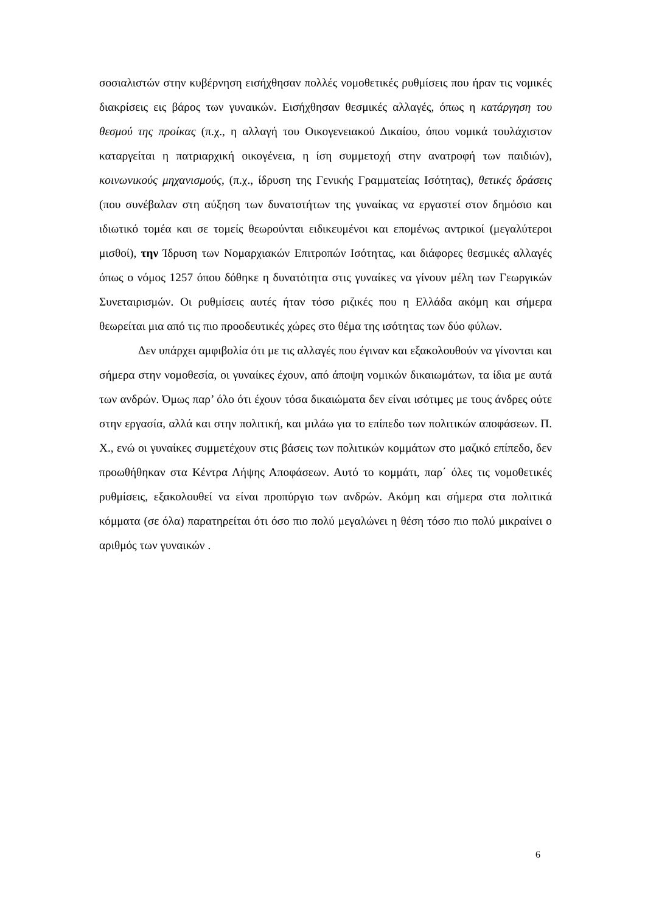σοσιαλιστών στην κυβέρνηση εισήχθησαν πολλές νομοθετικές ρυθμίσεις που ήραν τις νομικές διακρίσεις εις βάρος των γυναικών. Εισήχθησαν θεσμικές αλλαγές, όπως η κατάργηση του θεσμού της προίκας (π.χ., η αλλαγή του Οικογενειακού Δικαίου, όπου νομικά τουλάχιστον καταργείται η πατριαρχική οικογένεια, η ίση συμμετοχή στην ανατροφή των παιδιών), κοινωνικούς μηχανισμούς, (π.χ., ίδρυση της Γενικής Γραμματείας Ισότητας), θετικές δράσεις (που συνέβαλαν στη αύξηση των δυνατοτήτων της γυναίκας να εργαστεί στον δημόσιο και ιδιωτικό τομέα και σε τομείς θεωρούνται ειδικευμένοι και επομένως αντρικοί (μεγαλύτεροι μισθοί), την Ίδρυση των Νομαρχιακών Επιτροπών Ισότητας, και διάφορες θεσμικές αλλαγές όπως ο νόμος 1257 όπου δόθηκε η δυνατότητα στις γυναίκες να γίνουν μέλη των Γεωργικών Συνεταιρισμών. Οι ρυθμίσεις αυτές ήταν τόσο ριζικές που η Ελλάδα ακόμη και σήμερα θεωρείται μια από τις πιο προοδευτικές χώρες στο θέμα της ισότητας των δύο φύλων.
Δεν υπάρχει αμφιβολία ότι με τις αλλαγές που έγιναν και εξακολουθούν να γίνονται και σήμερα στην νομοθεσία, οι γυναίκες έχουν, από άποψη νομικών δικαιωμάτων, τα ίδια με αυτά των ανδρών. Όμως παρ’ όλο ότι έχουν τόσα δικαιώματα δεν είναι ισότιμες με τους άνδρες ούτε στην εργασία, αλλά και στην πολιτική, και μιλάω για το επίπεδο των πολιτικών αποφάσεων. Π. Χ., ενώ οι γυναίκες συμμετέχουν στις βάσεις των πολιτικών κομμάτων στο μαζικό επίπεδο, δεν προωθήθηκαν στα Κέντρα Λήψης Αποφάσεων. Αυτό το κομμάτι, παρ΄ όλες τις νομοθετικές ρυθμίσεις, εξακολουθεί να είναι προπύργιο των ανδρών. Ακόμη και σήμερα στα πολιτικά κόμματα (σε όλα) παρατηρείται ότι όσο πιο πολύ μεγαλώνει η θέση τόσο πιο πολύ μικραίνει ο αριθμός των γυναικών .
6